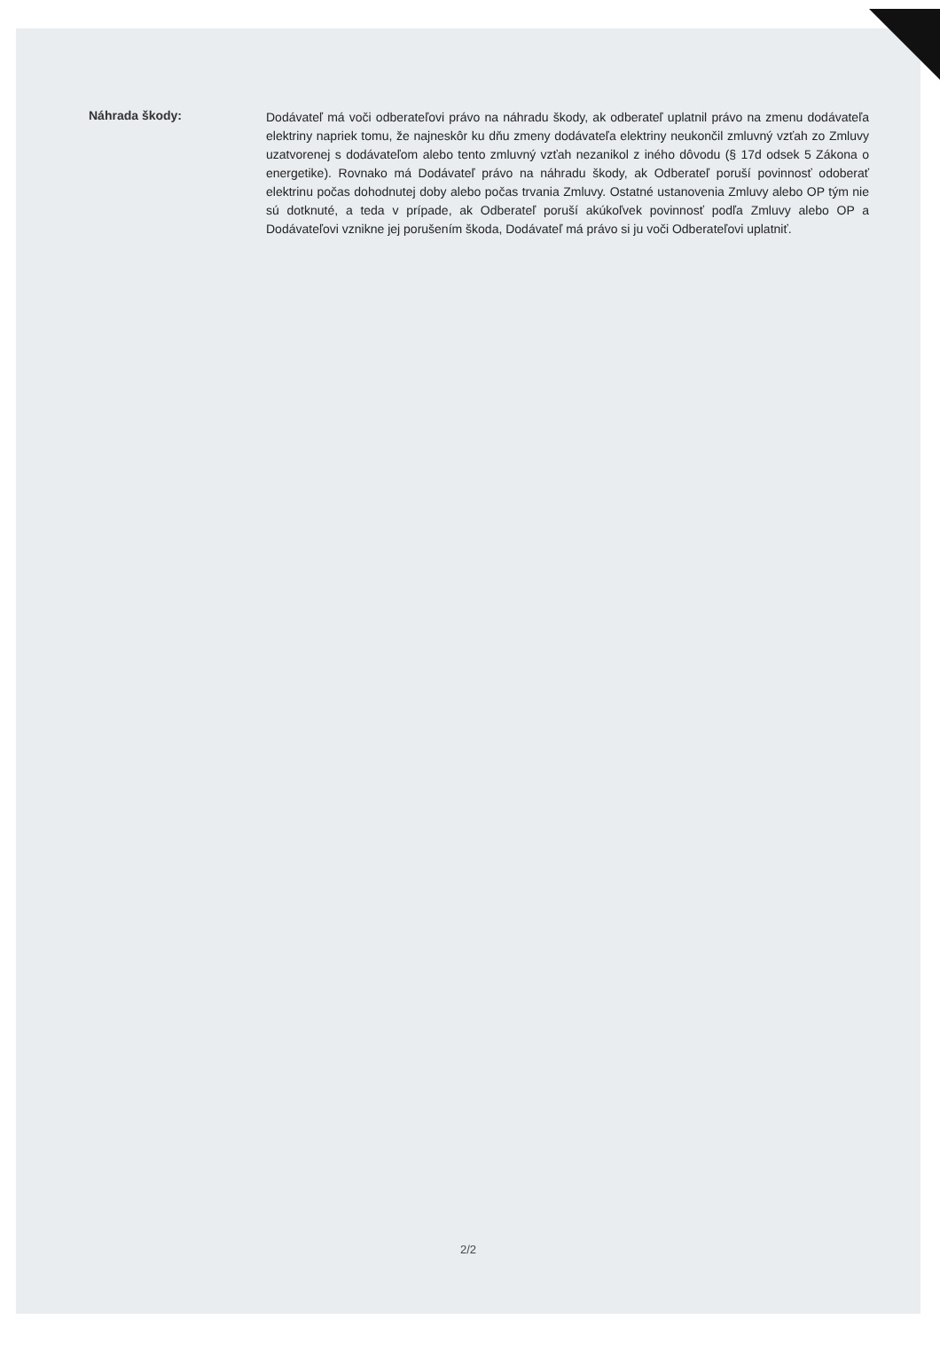Náhrada škody:
Dodávateľ má voči odberateľovi právo na náhradu škody, ak odberateľ uplatnil právo na zmenu dodávateľa elektriny napriek tomu, že najneskôr ku dňu zmeny dodávateľa elektriny neukončil zmluvný vzťah zo Zmluvy uzatvorenej s dodávateľom alebo tento zmluvný vzťah nezanikol z iného dôvodu (§ 17d odsek 5 Zákona o energetike). Rovnako má Dodávateľ právo na náhradu škody, ak Odberateľ poruší povinnosť odoberať elektrinu počas dohodnutej doby alebo počas trvania Zmluvy. Ostatné ustanovenia Zmluvy alebo OP tým nie sú dotknuté, a teda v prípade, ak Odberateľ poruší akúkoľvek povinnosť podľa Zmluvy alebo OP a Dodávateľovi vznikne jej porušením škoda, Dodávateľ má právo si ju voči Odberateľovi uplatniť.
2/2